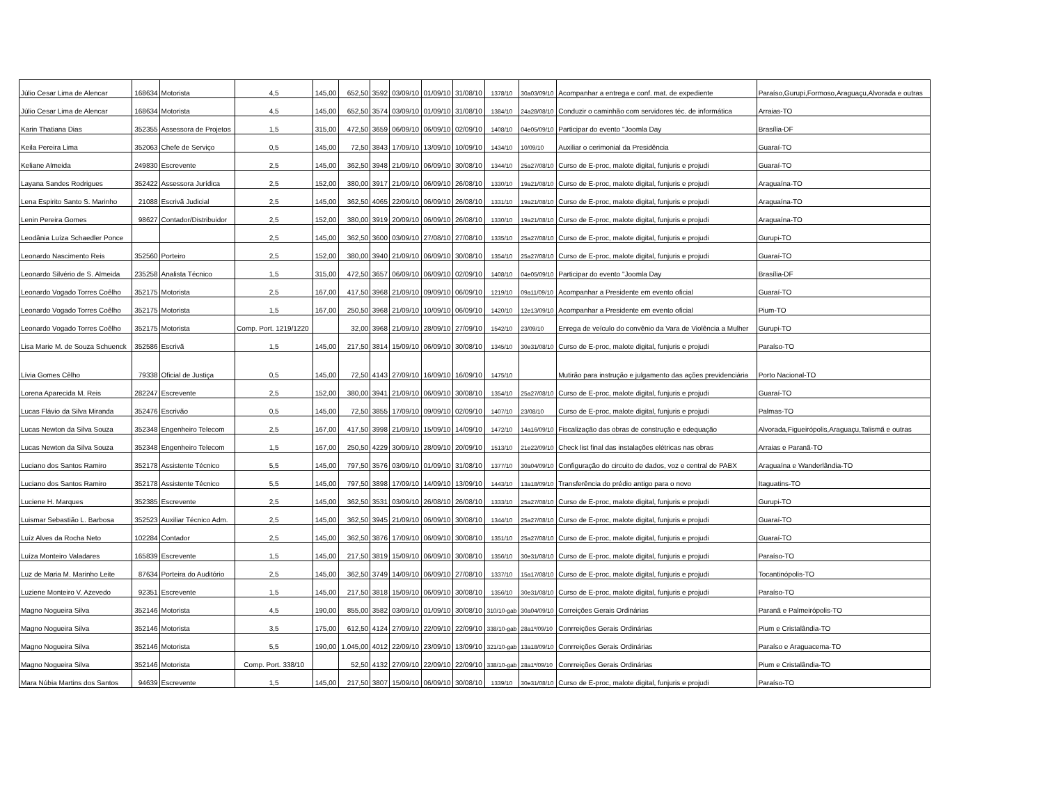| Júlio Cesar Lima de Alencar | 168634 | Motorista | 4,5 | 145,00 | 652,50 | 3592 | 03/09/10 | 01/09/10 | 31/08/10 | 1378/10 | 30a03/09/10 | Acompanhar a entrega e conf. mat. de expediente | Paraíso,Gurupi,Formoso,Araguaçu,Alvorada e outras |
| Júlio Cesar Lima de Alencar | 168634 | Motorista | 4,5 | 145,00 | 652,50 | 3574 | 03/09/10 | 01/09/10 | 31/08/10 | 1384/10 | 24a28/08/10 | Conduzir o caminhão com servidores téc. de informática | Arraias-TO |
| Karin Thatiana Dias | 352355 | Assessora de Projetos | 1,5 | 315,00 | 472,50 | 3659 | 06/09/10 | 06/09/10 | 02/09/10 | 1408/10 | 04e05/09/10 | Participar do evento "Joomla Day | Brasília-DF |
| Keila Pereira Lima | 352063 | Chefe de Serviço | 0,5 | 145,00 | 72,50 | 3843 | 17/09/10 | 13/09/10 | 10/09/10 | 1434/10 | 10/09/10 | Auxiliar o cerimonial da Presidência | Guaraí-TO |
| Keliane Almeida | 249830 | Escrevente | 2,5 | 145,00 | 362,50 | 3948 | 21/09/10 | 06/09/10 | 30/08/10 | 1344/10 | 25a27/08/10 | Curso de E-proc, malote digital, funjuris e projudi | Guaraí-TO |
| Layana Sandes Rodrigues | 352422 | Assessora Jurídica | 2,5 | 152,00 | 380,00 | 3917 | 21/09/10 | 06/09/10 | 26/08/10 | 1330/10 | 19a21/08/10 | Curso de E-proc, malote digital, funjuris e projudi | Araguaína-TO |
| Lena Espirito Santo S. Marinho | 21088 | Escrivã Judicial | 2,5 | 145,00 | 362,50 | 4065 | 22/09/10 | 06/09/10 | 26/08/10 | 1331/10 | 19a21/08/10 | Curso de E-proc, malote digital, funjuris e projudi | Araguaína-TO |
| Lenin Pereira Gomes | 98627 | Contador/Distribuidor | 2,5 | 152,00 | 380,00 | 3919 | 20/09/10 | 06/09/10 | 26/08/10 | 1330/10 | 19a21/08/10 | Curso de E-proc, malote digital, funjuris e projudi | Araguaína-TO |
| Leodânia Luíza Schaedler Ponce | | | 2,5 | 145,00 | 362,50 | 3600 | 03/09/10 | 27/08/10 | 27/08/10 | 1335/10 | 25a27/08/10 | Curso de E-proc, malote digital, funjuris e projudi | Gurupi-TO |
| Leonardo Nascimento Reis | 352560 | Porteiro | 2,5 | 152,00 | 380,00 | 3940 | 21/09/10 | 06/09/10 | 30/08/10 | 1354/10 | 25a27/08/10 | Curso de E-proc, malote digital, funjuris e projudi | Guaraí-TO |
| Leonardo Silvério de S. Almeida | 235258 | Analista Técnico | 1,5 | 315,00 | 472,50 | 3657 | 06/09/10 | 06/09/10 | 02/09/10 | 1408/10 | 04e05/09/10 | Participar do evento "Joomla Day | Brasília-DF |
| Leonardo Vogado Torres Coêlho | 352175 | Motorista | 2,5 | 167,00 | 417,50 | 3968 | 21/09/10 | 09/09/10 | 06/09/10 | 1219/10 | 09a11/09/10 | Acompanhar a Presidente em evento oficial | Guaraí-TO |
| Leonardo Vogado Torres Coêlho | 352175 | Motorista | 1,5 | 167,00 | 250,50 | 3968 | 21/09/10 | 10/09/10 | 06/09/10 | 1420/10 | 12e13/09/10 | Acompanhar a Presidente em evento oficial | Pium-TO |
| Leonardo Vogado Torres Coêlho | 352175 | Motorista | Comp. Port. 1219/1220 | | 32,00 | 3968 | 21/09/10 | 28/09/10 | 27/09/10 | 1542/10 | 23/09/10 | Enrega de veículo do convênio da Vara de Violência a Mulher | Gurupi-TO |
| Lisa Marie M. de Souza Schuenck | 352586 | Escrivã | 1,5 | 145,00 | 217,50 | 3814 | 15/09/10 | 06/09/10 | 30/08/10 | 1345/10 | 30e31/08/10 | Curso de E-proc, malote digital, funjuris e projudi | Paraíso-TO |
| Lívia Gomes Cêlho | 79338 | Oficial de Justiça | 0,5 | 145,00 | 72,50 | 4143 | 27/09/10 | 16/09/10 | 16/09/10 | 1475/10 | | Mutirão para instrução e julgamento das ações previdenciária | Porto Nacional-TO |
| Lorena Aparecida M. Reis | 282247 | Escrevente | 2,5 | 152,00 | 380,00 | 3941 | 21/09/10 | 06/09/10 | 30/08/10 | 1354/10 | 25a27/08/10 | Curso de E-proc, malote digital, funjuris e projudi | Guaraí-TO |
| Lucas Flávio da Silva Miranda | 352476 | Escrivão | 0,5 | 145,00 | 72,50 | 3855 | 17/09/10 | 09/09/10 | 02/09/10 | 1407/10 | 23/08/10 | Curso de E-proc, malote digital, funjuris e projudi | Palmas-TO |
| Lucas Newton da Silva Souza | 352348 | Engenheiro Telecom | 2,5 | 167,00 | 417,50 | 3998 | 21/09/10 | 15/09/10 | 14/09/10 | 1472/10 | 14a16/09/10 | Fiscalização das obras de construção e edequação | Alvorada,Figueirópolis,Araguaçu,Talismã e outras |
| Lucas Newton da Silva Souza | 352348 | Engenheiro Telecom | 1,5 | 167,00 | 250,50 | 4229 | 30/09/10 | 28/09/10 | 20/09/10 | 1513/10 | 21e22/09/10 | Check list final das instalações elétricas nas obras | Arraias e Paranã-TO |
| Luciano dos Santos Ramiro | 352178 | Assistente Técnico | 5,5 | 145,00 | 797,50 | 3576 | 03/09/10 | 01/09/10 | 31/08/10 | 1377/10 | 30a04/09/10 | Configuração do circuito de dados, voz e central de PABX | Araguaína e Wanderlândia-TO |
| Luciano dos Santos Ramiro | 352178 | Assistente Técnico | 5,5 | 145,00 | 797,50 | 3898 | 17/09/10 | 14/09/10 | 13/09/10 | 1443/10 | 13a18/09/10 | Transferência do prédio antigo para o novo | Itaguatins-TO |
| Luciene H. Marques | 352385 | Escrevente | 2,5 | 145,00 | 362,50 | 3531 | 03/09/10 | 26/08/10 | 26/08/10 | 1333/10 | 25a27/08/10 | Curso de E-proc, malote digital, funjuris e projudi | Gurupi-TO |
| Luismar Sebastião L. Barbosa | 352523 | Auxiliar Técnico Adm. | 2,5 | 145,00 | 362,50 | 3945 | 21/09/10 | 06/09/10 | 30/08/10 | 1344/10 | 25a27/08/10 | Curso de E-proc, malote digital, funjuris e projudi | Guaraí-TO |
| Luíz Alves da Rocha Neto | 102284 | Contador | 2,5 | 145,00 | 362,50 | 3876 | 17/09/10 | 06/09/10 | 30/08/10 | 1351/10 | 25a27/08/10 | Curso de E-proc, malote digital, funjuris e projudi | Guaraí-TO |
| Luíza Monteiro Valadares | 165839 | Escrevente | 1,5 | 145,00 | 217,50 | 3819 | 15/09/10 | 06/09/10 | 30/08/10 | 1356/10 | 30e31/08/10 | Curso de E-proc, malote digital, funjuris e projudi | Paraíso-TO |
| Luz de Maria M. Marinho Leite | 87634 | Porteira do Auditório | 2,5 | 145,00 | 362,50 | 3749 | 14/09/10 | 06/09/10 | 27/08/10 | 1337/10 | 15a17/08/10 | Curso de E-proc, malote digital, funjuris e projudi | Tocantinópolis-TO |
| Luziene Monteiro V. Azevedo | 92351 | Escrevente | 1,5 | 145,00 | 217,50 | 3818 | 15/09/10 | 06/09/10 | 30/08/10 | 1356/10 | 30e31/08/10 | Curso de E-proc, malote digital, funjuris e projudi | Paraíso-TO |
| Magno Nogueira Silva | 352146 | Motorista | 4,5 | 190,00 | 855,00 | 3582 | 03/09/10 | 01/09/10 | 30/08/10 | 310/10-gab | 30a04/09/10 | Correições Gerais Ordinárias | Paranã e Palmeirópolis-TO |
| Magno Nogueira Silva | 352146 | Motorista | 3,5 | 175,00 | 612,50 | 4124 | 27/09/10 | 22/09/10 | 22/09/10 | 338/10-gab | 28a1º/09/10 | Conrreições Gerais Ordinárias | Pium e Cristalândia-TO |
| Magno Nogueira Silva | 352146 | Motorista | 5,5 | 190,00 | 1.045,00 | 4012 | 22/09/10 | 23/09/10 | 13/09/10 | 321/10-gab | 13a18/09/10 | Conrreições Gerais Ordinárias | Paraíso e Araguacema-TO |
| Magno Nogueira Silva | 352146 | Motorista | Comp. Port. 338/10 | | 52,50 | 4132 | 27/09/10 | 22/09/10 | 22/09/10 | 338/10-gab | 28a1º/09/10 | Conrreições Gerais Ordinárias | Pium e Cristalândia-TO |
| Mara Núbia Martins dos Santos | 94639 | Escrevente | 1,5 | 145,00 | 217,50 | 3807 | 15/09/10 | 06/09/10 | 30/08/10 | 1339/10 | 30e31/08/10 | Curso de E-proc, malote digital, funjuris e projudi | Paraíso-TO |